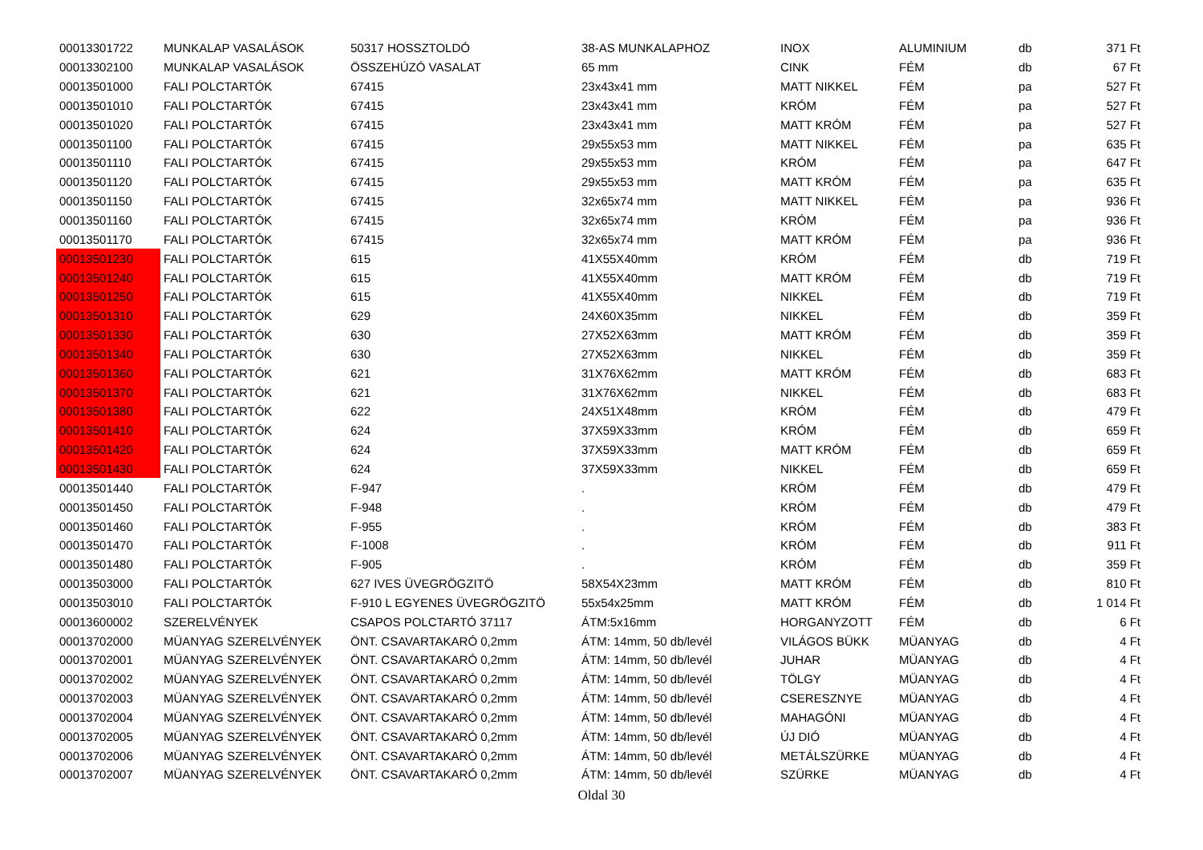| 00013301722 | MUNKALAP VASALÁSOK | 50317 HOSSZTOLDÓ | 38-AS MUNKALAPHOZ | INOX | ALUMINIUM | db | 371 Ft |
| 00013302100 | MUNKALAP VASALÁSOK | ÖSSZEHÚZÓ VASALAT | 65 mm | CINK | FÉM | db | 67 Ft |
| 00013501000 | FALI POLCTARTÓK | 67415 | 23x43x41 mm | MATT NIKKEL | FÉM | pa | 527 Ft |
| 00013501010 | FALI POLCTARTÓK | 67415 | 23x43x41 mm | KRÓM | FÉM | pa | 527 Ft |
| 00013501020 | FALI POLCTARTÓK | 67415 | 23x43x41 mm | MATT KRÓM | FÉM | pa | 527 Ft |
| 00013501100 | FALI POLCTARTÓK | 67415 | 29x55x53 mm | MATT NIKKEL | FÉM | pa | 635 Ft |
| 00013501110 | FALI POLCTARTÓK | 67415 | 29x55x53 mm | KRÓM | FÉM | pa | 647 Ft |
| 00013501120 | FALI POLCTARTÓK | 67415 | 29x55x53 mm | MATT KRÓM | FÉM | pa | 635 Ft |
| 00013501150 | FALI POLCTARTÓK | 67415 | 32x65x74 mm | MATT NIKKEL | FÉM | pa | 936 Ft |
| 00013501160 | FALI POLCTARTÓK | 67415 | 32x65x74 mm | KRÓM | FÉM | pa | 936 Ft |
| 00013501170 | FALI POLCTARTÓK | 67415 | 32x65x74 mm | MATT KRÓM | FÉM | pa | 936 Ft |
| 00013501230 | FALI POLCTARTÓK | 615 | 41X55X40mm | KRÓM | FÉM | db | 719 Ft |
| 00013501240 | FALI POLCTARTÓK | 615 | 41X55X40mm | MATT KRÓM | FÉM | db | 719 Ft |
| 00013501250 | FALI POLCTARTÓK | 615 | 41X55X40mm | NIKKEL | FÉM | db | 719 Ft |
| 00013501310 | FALI POLCTARTÓK | 629 | 24X60X35mm | NIKKEL | FÉM | db | 359 Ft |
| 00013501330 | FALI POLCTARTÓK | 630 | 27X52X63mm | MATT KRÓM | FÉM | db | 359 Ft |
| 00013501340 | FALI POLCTARTÓK | 630 | 27X52X63mm | NIKKEL | FÉM | db | 359 Ft |
| 00013501360 | FALI POLCTARTÓK | 621 | 31X76X62mm | MATT KRÓM | FÉM | db | 683 Ft |
| 00013501370 | FALI POLCTARTÓK | 621 | 31X76X62mm | NIKKEL | FÉM | db | 683 Ft |
| 00013501380 | FALI POLCTARTÓK | 622 | 24X51X48mm | KRÓM | FÉM | db | 479 Ft |
| 00013501410 | FALI POLCTARTÓK | 624 | 37X59X33mm | KRÓM | FÉM | db | 659 Ft |
| 00013501420 | FALI POLCTARTÓK | 624 | 37X59X33mm | MATT KRÓM | FÉM | db | 659 Ft |
| 00013501430 | FALI POLCTARTÓK | 624 | 37X59X33mm | NIKKEL | FÉM | db | 659 Ft |
| 00013501440 | FALI POLCTARTÓK | F-947 | . | KRÓM | FÉM | db | 479 Ft |
| 00013501450 | FALI POLCTARTÓK | F-948 | . | KRÓM | FÉM | db | 479 Ft |
| 00013501460 | FALI POLCTARTÓK | F-955 | . | KRÓM | FÉM | db | 383 Ft |
| 00013501470 | FALI POLCTARTÓK | F-1008 | . | KRÓM | FÉM | db | 911 Ft |
| 00013501480 | FALI POLCTARTÓK | F-905 | . | KRÓM | FÉM | db | 359 Ft |
| 00013503000 | FALI POLCTARTÓK | 627 IVES ÜVEGRÖGZITÖ | 58X54X23mm | MATT KRÓM | FÉM | db | 810 Ft |
| 00013503010 | FALI POLCTARTÓK | F-910 L EGYENES ÜVEGRÖGZITÖ | 55x54x25mm | MATT KRÓM | FÉM | db | 1 014 Ft |
| 00013600002 | SZERELVÉNYEK | CSAPOS POLCTARTÓ 37117 | ÁTM:5x16mm | HORGANYZOTT | FÉM | db | 6 Ft |
| 00013702000 | MÜANYAG SZERELVÉNYEK | ÖNT. CSAVARTAKARÓ 0,2mm | ÁTM: 14mm, 50 db/levél | VILÁGOS BÜKK | MÜANYAG | db | 4 Ft |
| 00013702001 | MÜANYAG SZERELVÉNYEK | ÖNT. CSAVARTAKARÓ 0,2mm | ÁTM: 14mm, 50 db/levél | JUHAR | MÜANYAG | db | 4 Ft |
| 00013702002 | MÜANYAG SZERELVÉNYEK | ÖNT. CSAVARTAKARÓ 0,2mm | ÁTM: 14mm, 50 db/levél | TÖLGY | MÜANYAG | db | 4 Ft |
| 00013702003 | MÜANYAG SZERELVÉNYEK | ÖNT. CSAVARTAKARÓ 0,2mm | ÁTM: 14mm, 50 db/levél | CSERESZNYE | MÜANYAG | db | 4 Ft |
| 00013702004 | MÜANYAG SZERELVÉNYEK | ÖNT. CSAVARTAKARÓ 0,2mm | ÁTM: 14mm, 50 db/levél | MAHAGÓNI | MÜANYAG | db | 4 Ft |
| 00013702005 | MÜANYAG SZERELVÉNYEK | ÖNT. CSAVARTAKARÓ 0,2mm | ÁTM: 14mm, 50 db/levél | ÚJ DIÓ | MÜANYAG | db | 4 Ft |
| 00013702006 | MÜANYAG SZERELVÉNYEK | ÖNT. CSAVARTAKARÓ 0,2mm | ÁTM: 14mm, 50 db/levél | METÁLSZÜRKE | MÜANYAG | db | 4 Ft |
| 00013702007 | MÜANYAG SZERELVÉNYEK | ÖNT. CSAVARTAKARÓ 0,2mm | ÁTM: 14mm, 50 db/levél | SZÜRKE | MÜANYAG | db | 4 Ft |
Oldal 30